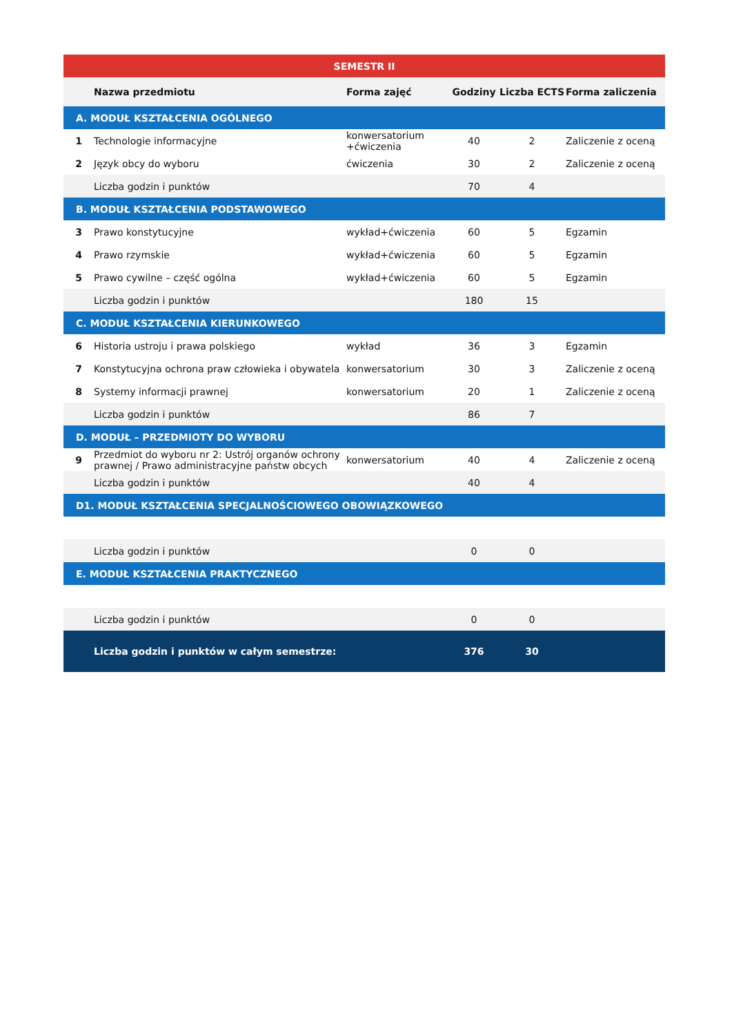| SEMESTR II | | | | | |
| | Nazwa przedmiotu | Forma zajęć | Godziny | Liczba ECTS | Forma zaliczenia |
| A. MODUŁ KSZTAŁCENIA OGÓLNEGO | | | | | |
| 1 | Technologie informacyjne | konwersatorium +ćwiczenia | 40 | 2 | Zaliczenie z oceną |
| 2 | Język obcy do wyboru | ćwiczenia | 30 | 2 | Zaliczenie z oceną |
| | Liczba godzin i punktów | | 70 | 4 | |
| B. MODUŁ KSZTAŁCENIA PODSTAWOWEGO | | | | | |
| 3 | Prawo konstytucyjne | wykład+ćwiczenia | 60 | 5 | Egzamin |
| 4 | Prawo rzymskie | wykład+ćwiczenia | 60 | 5 | Egzamin |
| 5 | Prawo cywilne – część ogólna | wykład+ćwiczenia | 60 | 5 | Egzamin |
| | Liczba godzin i punktów | | 180 | 15 | |
| C. MODUŁ KSZTAŁCENIA KIERUNKOWEGO | | | | | |
| 6 | Historia ustroju i prawa polskiego | wykład | 36 | 3 | Egzamin |
| 7 | Konstytucyjna ochrona praw człowieka i obywatela | konwersatorium | 30 | 3 | Zaliczenie z oceną |
| 8 | Systemy informacji prawnej | konwersatorium | 20 | 1 | Zaliczenie z oceną |
| | Liczba godzin i punktów | | 86 | 7 | |
| D. MODUŁ – PRZEDMIOTY DO WYBORU | | | | | |
| 9 | Przedmiot do wyboru nr 2: Ustrój organów ochrony prawnej / Prawo administracyjne państw obcych | konwersatorium | 40 | 4 | Zaliczenie z oceną |
| | Liczba godzin i punktów | | 40 | 4 | |
| D1. MODUŁ KSZTAŁCENIA SPECJALNOŚCIOWEGO OBOWIĄZKOWEGO | | | | | |
| | Liczba godzin i punktów | | 0 | 0 | |
| E. MODUŁ KSZTAŁCENIA PRAKTYCZNEGO | | | | | |
| | Liczba godzin i punktów | | 0 | 0 | |
| | Liczba godzin i punktów w całym semestrze: | | 376 | 30 | |